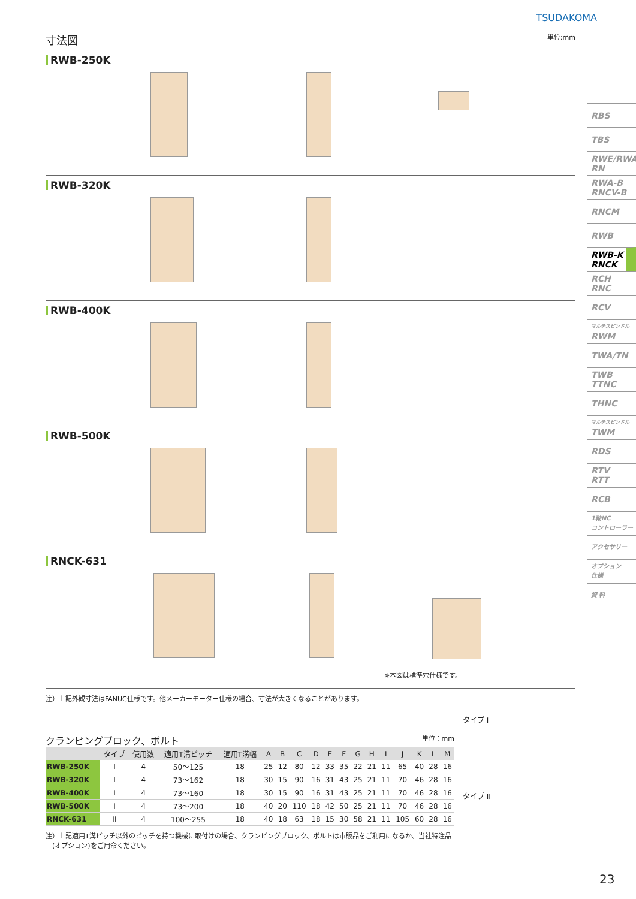TSUDAKOMA
寸法図 単位:mm
RWB-250K
RWB-320K
RWB-400K
RWB-500K
RNCK-631
※本図は標準穴仕様です。
注）上記外観寸法はFANUC仕様です。他メーカーモーター仕様の場合、寸法が大きくなることがあります。
クランピングブロック、ボルト 単位：mm
| | タイプ | 使用数 | 適用T溝ピッチ | 適用T溝幅 | A | B | C | D | E | F | G | H | I | J | K | L | M |
| --- | --- | --- | --- | --- | --- | --- | --- | --- | --- | --- | --- | --- | --- | --- | --- | --- | --- |
| RWB-250K | I | 4 | 50～125 | 18 | 25 | 12 | 80 | 12 | 33 | 35 | 22 | 21 | 11 | 65 | 40 | 28 | 16 |
| RWB-320K | I | 4 | 73～162 | 18 | 30 | 15 | 90 | 16 | 31 | 43 | 25 | 21 | 11 | 70 | 46 | 28 | 16 |
| RWB-400K | I | 4 | 73～160 | 18 | 30 | 15 | 90 | 16 | 31 | 43 | 25 | 21 | 11 | 70 | 46 | 28 | 16 |
| RWB-500K | I | 4 | 73～200 | 18 | 40 | 20 | 110 | 18 | 42 | 50 | 25 | 21 | 11 | 70 | 46 | 28 | 16 |
| RNCK-631 | II | 4 | 100～255 | 18 | 40 | 18 | 63 | 18 | 15 | 30 | 58 | 21 | 11 | 105 | 60 | 28 | 16 |
注）上記適用T溝ピッチ以外のピッチを持つ機械に取付けの場合、クランピングブロック、ボルトは市販品をご利用になるか、当社特注品
　(オプション)をご用命ください。
タイプ I
タイプ II
RBS
TBS
RWE/RWA
RN
RWA-B
RNCV-B
RNCM
RWB
RWB-K
RNCK
RCH
RNC
RCV
マルチスピンドル
RWM
TWA/TN
TWB
TTNC
THNC
マルチスピンドル
TWM
RDS
RTV
RTT
RCB
1軸NC
コントローラー
アクセサリー
オプション
仕様
資 料
23